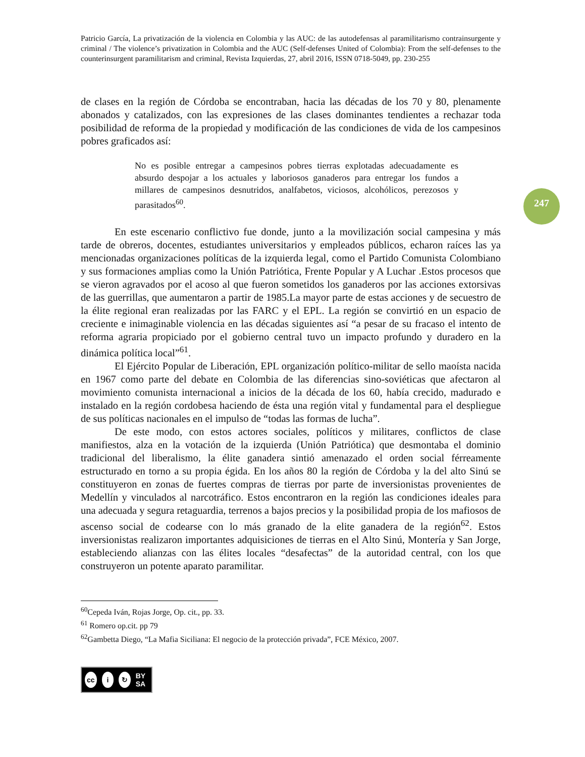247
Patricio García, La privatización de la violencia en Colombia y las AUC: de las autodefensas al paramilitarismo contrainsurgente y criminal / The violence’s privatization in Colombia and the AUC (Self-defenses United of Colombia): From the self-defenses to the counterinsurgent paramilitarism and criminal, Revista Izquierdas, 27, abril 2016, ISSN 0718-5049, pp. 230-255
de clases en la región de Córdoba se encontraban, hacia las décadas de los 70 y 80, plenamente abonados y catalizados, con las expresiones de las clases dominantes tendientes a rechazar toda posibilidad de reforma de la propiedad y modificación de las condiciones de vida de los campesinos pobres graficados así:
No es posible entregar a campesinos pobres tierras explotadas adecuadamente es absurdo despojar a los actuales y laboriosos ganaderos para entregar los fundos a millares de campesinos desnutridos, analfabetos, viciosos, alcohólicos, perezosos y parasitados<sup>60</sup>.
En este escenario conflictivo fue donde, junto a la movilización social campesina y más tarde de obreros, docentes, estudiantes universitarios y empleados públicos, echaron raíces las ya mencionadas organizaciones políticas de la izquierda legal, como el Partido Comunista Colombiano y sus formaciones amplias como la Unión Patriótica, Frente Popular y A Luchar .Estos procesos que se vieron agravados por el acoso al que fueron sometidos los ganaderos por las acciones extorsivas de las guerrillas, que aumentaron a partir de 1985.La mayor parte de estas acciones y de secuestro de la élite regional eran realizadas por las FARC y el EPL. La región se convirtió en un espacio de creciente e inimaginable violencia en las décadas siguientes así “a pesar de su fracaso el intento de reforma agraria propiciado por el gobierno central tuvo un impacto profundo y duradero en la dinámica política local”<sup>61</sup>.
El Ejército Popular de Liberación, EPL organización político-militar de sello maoísta nacida en 1967 como parte del debate en Colombia de las diferencias sino-soviéticas que afectaron al movimiento comunista internacional a inicios de la década de los 60, había crecido, madurado e instalado en la región cordobesa haciendo de ésta una región vital y fundamental para el despliegue de sus políticas nacionales en el impulso de “todas las formas de lucha”.
De este modo, con estos actores sociales, políticos y militares, conflictos de clase manifiestos, alza en la votación de la izquierda (Unión Patriótica) que desmontaba el dominio tradicional del liberalismo, la élite ganadera sintió amenazado el orden social férreamente estructurado en torno a su propia égida. En los años 80 la región de Córdoba y la del alto Sinú se constituyeron en zonas de fuertes compras de tierras por parte de inversionistas provenientes de Medellín y vinculados al narcotráfico. Estos encontraron en la región las condiciones ideales para una adecuada y segura retaguardia, terrenos a bajos precios y la posibilidad propia de los mafiosos de ascenso social de codearse con lo más granado de la elite ganadera de la región<sup>62</sup>. Estos inversionistas realizaron importantes adquisiciones de tierras en el Alto Sinú, Montería y San Jorge, estableciendo alianzas con las élites locales “desafectas” de la autoridad central, con los que construyeron un potente aparato paramilitar.
<sup>60</sup> Cepeda Iván, Rojas Jorge, Op. cit., pp. 33.
<sup>61</sup> Romero op.cit. pp 79
<sup>62</sup> Gambetta Diego, “La Mafia Siciliana: El negocio de la protección privada”, FCE México, 2007.
cc i ↻ BY SA